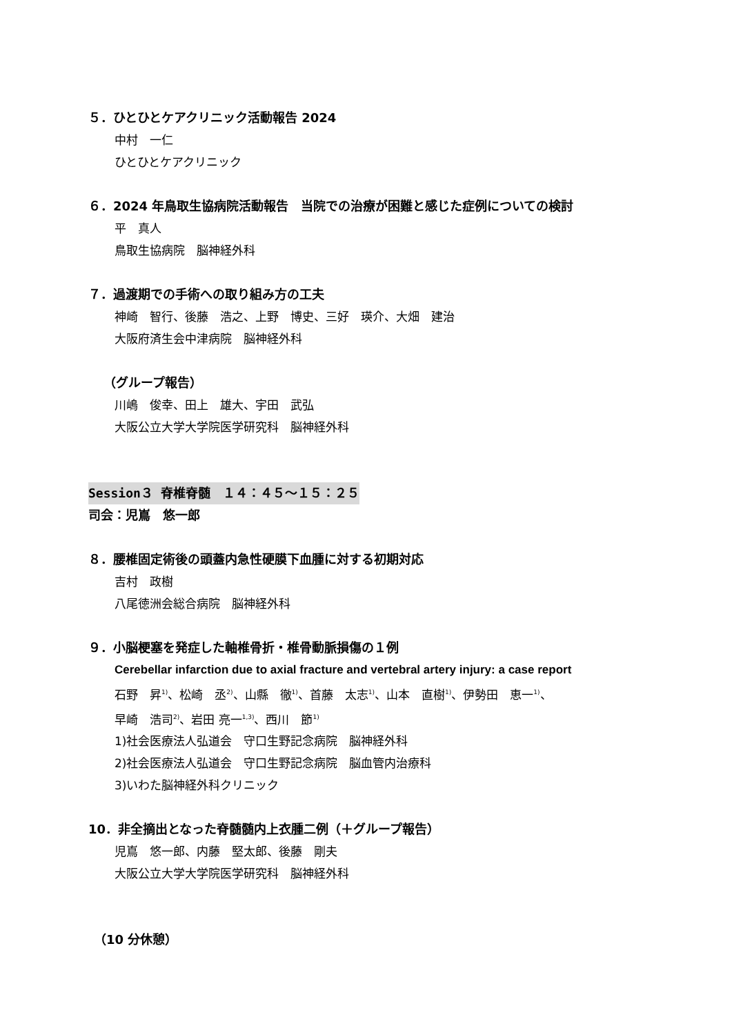５．ひとひとケアクリニック活動報告 2024
中村　一仁
ひとひとケアクリニック
６．2024 年鳥取生協病院活動報告　当院での治療が困難と感じた症例についての検討
平　真人
鳥取生協病院　脳神経外科
７．過渡期での手術への取り組み方の工夫
神崎　智行、後藤　浩之、上野　博史、三好　瑛介、大畑　建治
大阪府済生会中津病院　脳神経外科
（グループ報告）
川嶋　俊幸、田上　雄大、宇田　武弘
大阪公立大学大学院医学研究科　脳神経外科
Session３ 脊椎脊髄　１４：４５～１５：２５
司会：児嶌　悠一郎
８．腰椎固定術後の頭蓋内急性硬膜下血腫に対する初期対応
吉村　政樹
八尾徳洲会総合病院　脳神経外科
９．小脳梗塞を発症した軸椎骨折・椎骨動脈損傷の１例
Cerebellar infarction due to axial fracture and vertebral artery injury: a case report
石野　昇<sup>1)</sup>、松崎　丞<sup>2)</sup>、山縣　徹<sup>1)</sup>、首藤　太志<sup>1)</sup>、山本　直樹<sup>1)</sup>、伊勢田　恵一<sup>1)</sup>、
早崎　浩司<sup>2)</sup>、岩田 亮一<sup>1,3)</sup>、西川　節<sup>1)</sup>
1)社会医療法人弘道会　守口生野記念病院　脳神経外科
2)社会医療法人弘道会　守口生野記念病院　脳血管内治療科
3)いわた脳神経外科クリニック
10．非全摘出となった脊髄髄内上衣腫二例（＋グループ報告）
児嶌　悠一郎、内藤　堅太郎、後藤　剛夫
大阪公立大学大学院医学研究科　脳神経外科
（10 分休憩）